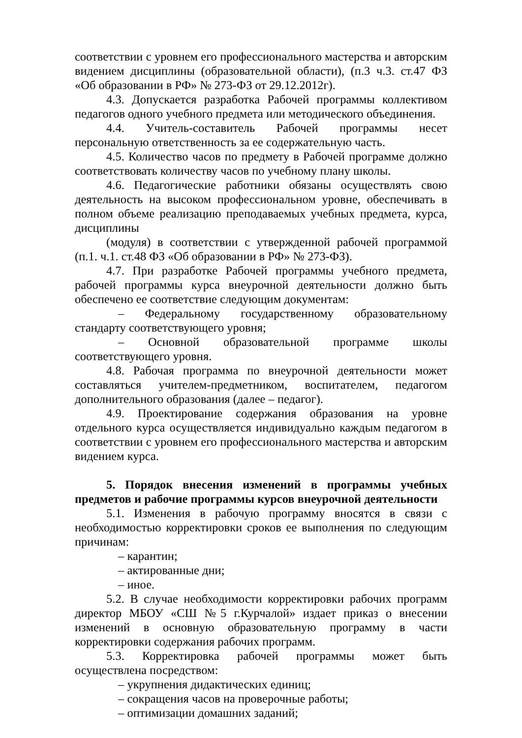соответствии с уровнем его профессионального мастерства и авторским видением дисциплины (образовательной области), (п.3 ч.3. ст.47 ФЗ «Об образовании в РФ» № 273-ФЗ от 29.12.2012г).
4.3. Допускается разработка Рабочей программы коллективом педагогов одного учебного предмета или методического объединения.
4.4. Учитель-составитель Рабочей программы несет персональную ответственность за ее содержательную часть.
4.5. Количество часов по предмету в Рабочей программе должно соответствовать количеству часов по учебному плану школы.
4.6. Педагогические работники обязаны осуществлять свою деятельность на высоком профессиональном уровне, обеспечивать в полном объеме реализацию преподаваемых учебных предмета, курса, дисциплины
(модуля) в соответствии с утвержденной рабочей программой (п.1. ч.1. ст.48 ФЗ «Об образовании в РФ» № 273-ФЗ).
4.7. При разработке Рабочей программы учебного предмета, рабочей программы курса внеурочной деятельности должно быть обеспечено ее соответствие следующим документам:
– Федеральному государственному образовательному стандарту соответствующего уровня;
– Основной образовательной программе школы соответствующего уровня.
4.8. Рабочая программа по внеурочной деятельности может составляться учителем-предметником, воспитателем, педагогом дополнительного образования (далее – педагог).
4.9. Проектирование содержания образования на уровне отдельного курса осуществляется индивидуально каждым педагогом в соответствии с уровнем его профессионального мастерства и авторским видением курса.
5. Порядок внесения изменений в программы учебных предметов и рабочие программы курсов внеурочной деятельности
5.1. Изменения в рабочую программу вносятся в связи с необходимостью корректировки сроков ее выполнения по следующим причинам:
– карантин;
– актированные дни;
– иное.
5.2. В случае необходимости корректировки рабочих программ директор МБОУ «СШ №5 г.Курчалой» издает приказ о внесении изменений в основную образовательную программу в части корректировки содержания рабочих программ.
5.3. Корректировка рабочей программы может быть осуществлена посредством:
– укрупнения дидактических единиц;
– сокращения часов на проверочные работы;
– оптимизации домашних заданий;